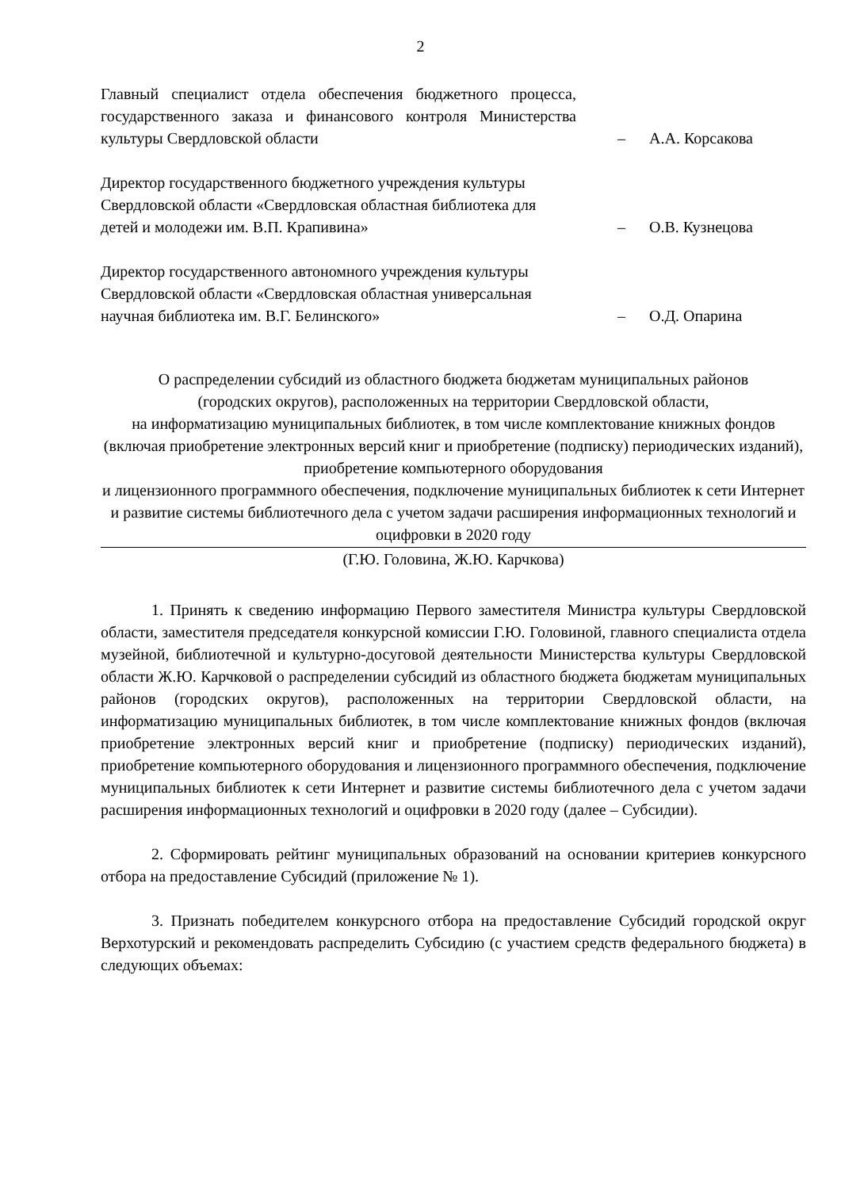2
Главный специалист отдела обеспечения бюджетного процесса, государственного заказа и финансового контроля Министерства культуры Свердловской области
– А.А. Корсакова
Директор государственного бюджетного учреждения культуры Свердловской области «Свердловская областная библиотека для детей и молодежи им. В.П. Крапивина»
– О.В. Кузнецова
Директор государственного автономного учреждения культуры Свердловской области «Свердловская областная универсальная научная библиотека им. В.Г. Белинского»
– О.Д. Опарина
О распределении субсидий из областного бюджета бюджетам муниципальных районов
(городских округов), расположенных на территории Свердловской области,
на информатизацию муниципальных библиотек, в том числе комплектование книжных фондов (включая приобретение электронных версий книг и приобретение (подписку) периодических изданий), приобретение компьютерного оборудования
и лицензионного программного обеспечения, подключение муниципальных библиотек к сети Интернет и развитие системы библиотечного дела с учетом задачи расширения информационных технологий и оцифровки в 2020 году
(Г.Ю. Головина, Ж.Ю. Карчкова)
1. Принять к сведению информацию Первого заместителя Министра культуры Свердловской области, заместителя председателя конкурсной комиссии Г.Ю. Головиной, главного специалиста отдела музейной, библиотечной и культурно-досуговой деятельности Министерства культуры Свердловской области Ж.Ю. Карчковой о распределении субсидий из областного бюджета бюджетам муниципальных районов (городских округов), расположенных на территории Свердловской области, на информатизацию муниципальных библиотек, в том числе комплектование книжных фондов (включая приобретение электронных версий книг и приобретение (подписку) периодических изданий), приобретение компьютерного оборудования и лицензионного программного обеспечения, подключение муниципальных библиотек к сети Интернет и развитие системы библиотечного дела с учетом задачи расширения информационных технологий и оцифровки в 2020 году (далее – Субсидии).
2. Сформировать рейтинг муниципальных образований на основании критериев конкурсного отбора на предоставление Субсидий (приложение № 1).
3. Признать победителем конкурсного отбора на предоставление Субсидий городской округ Верхотурский и рекомендовать распределить Субсидию (с участием средств федерального бюджета) в следующих объемах: